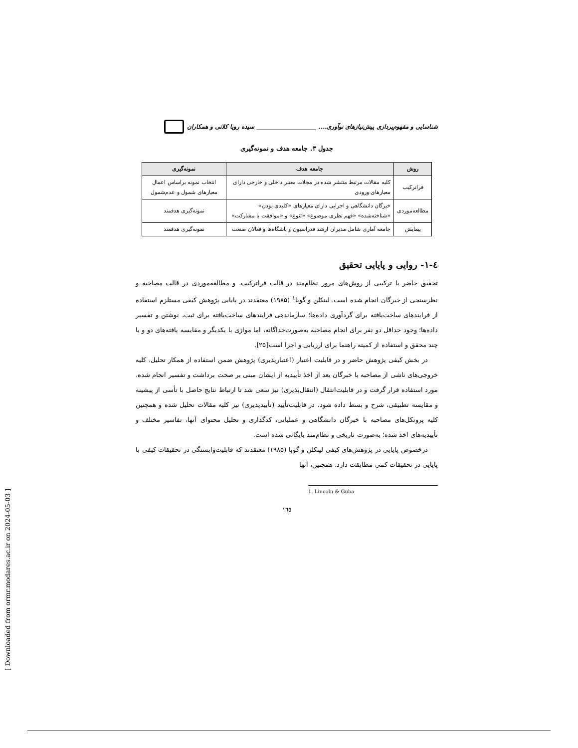[ Downloaded from ormr.modares.ac.ir on 2024-05-03 ]
شناسایی و مفهوم‌پردازی پیش‌نیازهای نوآوری.... ____________________ سیده رویا کلاتی و همکاران
جدول ۳. جامعه هدف و نمونه‌گیری
| روش | جامعه هدف | نمونه‌گیری |
| --- | --- | --- |
| فراترکیب | کلیه مقالات مرتبط منتشر شده در مجلات معتبر داخلی و خارجی دارای معیارهای ورودی | انتخاب نمونه براساس اعمال معیارهای شمول و عدم‌شمول |
| مطالعه‌موردی | خبرگان دانشگاهی و اجرایی دارای معیارهای «کلیدی بودن» «شناخته‌شده» «فهم نظری موضوع» «تنوع» و «موافقت با مشارکت» | نمونه‌گیری هدفمند |
| پیمایش | جامعه آماری شامل مدیران ارشد فدراسیون و باشگاه‌ها و فعالان صنعت | نمونه‌گیری هدفمند |
٤-١- روایی و پایایی تحقیق
تحقیق حاضر با ترکیبی از روش‌های مرور نظام‌مند در قالب فراترکیب، و مطالعه‌موردی در قالب مصاحبه و نظرسنجی از خبرگان انجام شده است. لینکلن و گوبا<sup>۱</sup> (۱۹۸۵) معتقدند در پایایی پژوهش کیفی مستلزم استفاده از فرایندهای ساخت‌یافته برای گردآوری داده‌ها؛ سازماندهی فرایندهای ساخت‌یافته برای ثبت، نوشتن و تفسیر داده‌ها؛ وجود حداقل دو نفر برای انجام مصاحبه به‌صورت‌جداگانه، اما موازی با یکدیگر و مقایسه یافته‌های دو و یا چند محقق و استفاده از کمیته راهنما برای ارزیابی و اجرا است[۲۵].
در بخش کیفی پژوهش حاضر و در قابلیت اعتبار (اعتبارپذیری) پژوهش ضمن استفاده از همکار تحلیل، کلیه خروجی‌های ناشی از مصاحبه با خبرگان بعد از اخذ تأییدیه از ایشان مبنی بر صحت برداشت و تفسیر انجام شده، مورد استفاده قرار گرفت و در قابلیت‌انتقال (انتقال‌پذیری) نیز سعی شد تا ارتباط نتایج حاصل با تأسی از پیشینه و مقایسه تطبیقی، شرح و بسط داده شود. در قابلیت‌تأیید (تأییدپذیری) نیز کلیه مقالات تحلیل شده و همچنین کلیه پروتکل‌های مصاحبه با خبرگان دانشگاهی و عملیاتی، کدگذاری و تحلیل محتوای آنها، تفاسیر مختلف و تأییدیه‌های اخذ شده؛ به‌صورت تاریخی و نظام‌مند بایگانی شده است.
درخصوص پایایی در پژوهش‌های کیفی لینکلن و گوبا (۱۹۸۵) معتقدند که قابلیت‌وابستگی در تحقیقات کیفی با پایایی در تحقیقات کمی مطابقت دارد. همچنین، آنها
1. Lincoln & Guba
۱٦٥